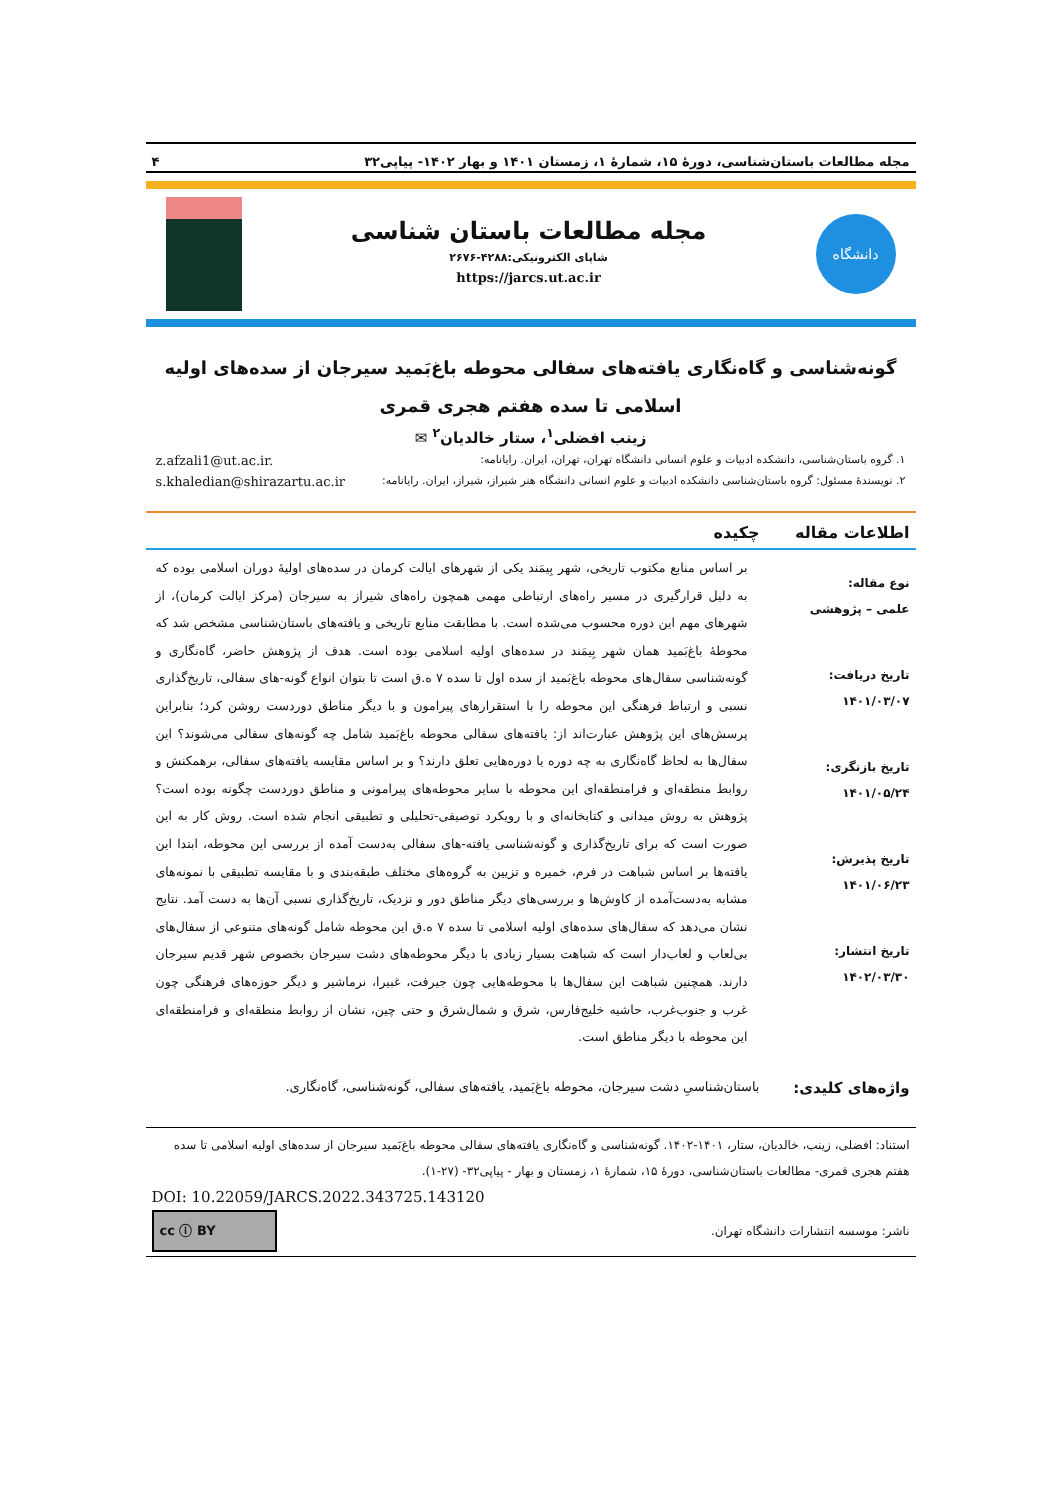مجله مطالعات باستان‌شناسی، دورهٔ ۱۵، شمارهٔ ۱، زمستان ۱۴۰۱ و بهار ۱۴۰۲- پیاپی۳۲ ۴
دانشگاه
مجله مطالعات باستان شناسی
شاپای الکترونیکی:۴۲۸۸-۲۶۷۶
https://jarcs.ut.ac.ir
گونه‌شناسی و گاه‌نگاری یافته‌های سفالی محوطه باغ‌بَمید سیرجان از سده‌های اولیه اسلامی تا سده هفتم هجری قمری
زینب افضلی<sup>۱</sup>، ستار خالدیان<sup>۲</sup> ✉
۱. گروه باستان‌شناسی، دانشکده ادبیات و علوم انسانی دانشگاه تهران، تهران، ایران. رایانامه: z.afzali1@ut.ac.ir.
۲. نویسندهٔ مسئول: گروه باستان‌شناسی دانشکده ادبیات و علوم انسانی دانشگاه هنر شیراز، شیراز، ایران. رایانامه: s.khaledian@shirazartu.ac.ir
اطلاعات مقاله چکیده
نوع مقاله:
علمی – پژوهشی
تاریخ دریافت:
۱۴۰۱/۰۳/۰۷
تاریخ بازنگری:
۱۴۰۱/۰۵/۲۴
تاریخ پذیرش:
۱۴۰۱/۰۶/۲۳
تاریخ انتشار:
۱۴۰۲/۰۳/۳۰
بر اساس منابع مکتوب تاریخی، شهر بِیمَند یکی از شهرهای ایالت کرمان در سده‌های اولیهٔ دوران اسلامی بوده که به دلیل قرارگیری در مسیر راه‌های ارتباطی مهمی همچون راه‌های شیراز به سیرجان (مرکز ایالت کرمان)، از شهرهای مهم این دوره محسوب می‌شده است. با مطابقت منابع تاریخی و یافته‌های باستان‌شناسی مشخص شد که محوطهٔ باغ‌بَمید همان شهر بِیمَند در سده‌های اولیه اسلامی بوده است. هدف از پژوهش حاضر، گاه‌نگاری و گونه‌شناسی سفال‌های محوطه باغ‌بَمید از سده اول تا سده ۷ ه‌.ق است تا بتوان انواع گونه-های سفالی، تاریخ‌گذاری نسبی و ارتباط فرهنگی این محوطه را با استقرارهای پیرامون و با دیگر مناطق دوردست روشن کرد؛ بنابراین پرسش‌های این پژوهش عبارت‌اند از: یافته‌های سفالی محوطه باغ‌بَمید شامل چه گونه‌های سفالی می‌شوند؟ این سفال‌ها به لحاظ گاه‌نگاری به چه دوره یا دوره‌هایی تعلق دارند؟ و بر اساس مقایسه یافته‌های سفالی، برهمکنش و روابط منطقه‌ای و فرامنطقه‌ای این محوطه با سایر محوطه‌های پیرامونی و مناطق دوردست چگونه بوده است؟ پژوهش به روش میدانی و کتابخانه‌ای و با رویکرد توصیفی-تحلیلی و تطبیقی انجام شده است. روش کار به این صورت است که برای تاریخ‌گذاری و گونه‌شناسی یافته-های سفالی به‌دست آمده از بررسی این محوطه، ابتدا این یافته‌ها بر اساس شباهت در فرم، خمیره و تزیین به گروه‌های مختلف طبقه‌بندی و با مقایسه تطبیقی با نمونه‌های مشابه به‌دست‌آمده از کاوش‌ها و بررسی‌های دیگر مناطق دور و نزدیک، تاریخ‌گذاری نسبی آن‌ها به دست آمد. نتایج نشان می‌دهد که سفال‌های سده‌های اولیه اسلامی تا سده ۷ ه‌.ق این محوطه شامل گونه‌های متنوعی از سفال‌های بی‌لعاب و لعاب‌دار است که شباهت بسیار زیادی با دیگر محوطه‌های دشت سیرجان بخصوص شهر قدیم سیرجان دارند. همچنین شباهت این سفال‌ها با محوطه‌هایی چون جیرفت، غبیرا، نرماشیر و دیگر حوزه‌های فرهنگی چون غرب و جنوب‌غرب، حاشیه خلیج‌فارس، شرق و شمال‌شرق و حتی چین، نشان از روابط منطقه‌ای و فرامنطقه‌ای این محوطه با دیگر مناطق است.
واژه‌های کلیدی: باستان‌شناسیِ دشت سیرجان، محوطه باغ‌بَمید، یافته‌های سفالی، گونه‌شناسی، گاه‌نگاری.
استناد: افضلی، زینب، خالدیان، ستار، ۱۴۰۱-۱۴۰۲. گونه‌شناسی و گاه‌نگاری یافته‌های سفالی محوطه باغ‌بَمید سیرجان از سده‌های اولیه اسلامی تا سده هفتم هجری قمری- مطالعات باستان‌شناسی، دورهٔ ۱۵، شمارهٔ ۱، زمستان و بهار - پیاپی۳۲- (۲۷-۱).
DOI: 10.22059/JARCS.2022.343725.143120
ناشر: موسسه انتشارات دانشگاه تهران.
cc ⓘ BY